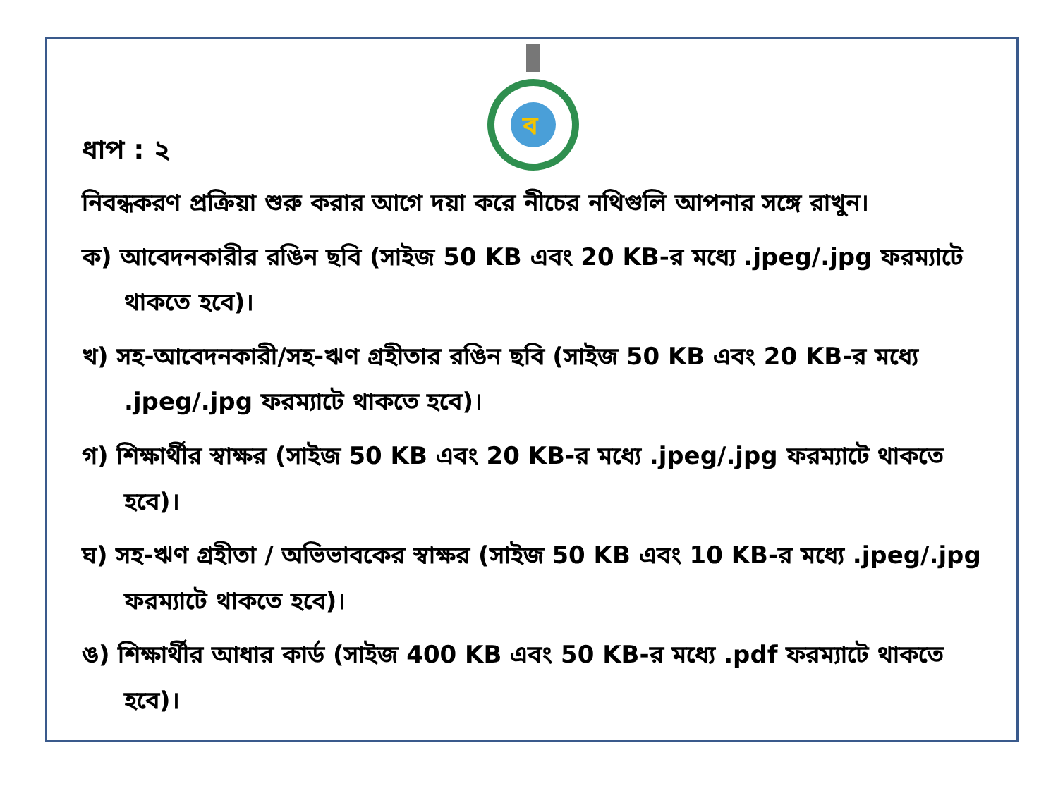ব
ধাপ : ২
নিবন্ধকরণ প্রক্রিয়া শুরু করার আগে দয়া করে নীচের নথিগুলি আপনার সঙ্গে রাখুন।
ক) আবেদনকারীর রঙিন ছবি (সাইজ 50 KB এবং 20 KB-র মধ্যে .jpeg/.jpg ফরম্যাটে থাকতে হবে)।
খ) সহ-আবেদনকারী/সহ-ঋণ গ্রহীতার রঙিন ছবি (সাইজ 50 KB এবং 20 KB-র মধ্যে .jpeg/.jpg ফরম্যাটে থাকতে হবে)।
গ) শিক্ষার্থীর স্বাক্ষর (সাইজ 50 KB এবং 20 KB-র মধ্যে .jpeg/.jpg ফরম্যাটে থাকতে হবে)।
ঘ) সহ-ঋণ গ্রহীতা / অভিভাবকের স্বাক্ষর (সাইজ 50 KB এবং 10 KB-র মধ্যে .jpeg/.jpg ফরম্যাটে থাকতে হবে)।
ঙ) শিক্ষার্থীর আধার কার্ড (সাইজ 400 KB এবং 50 KB-র মধ্যে .pdf ফরম্যাটে থাকতে হবে)।